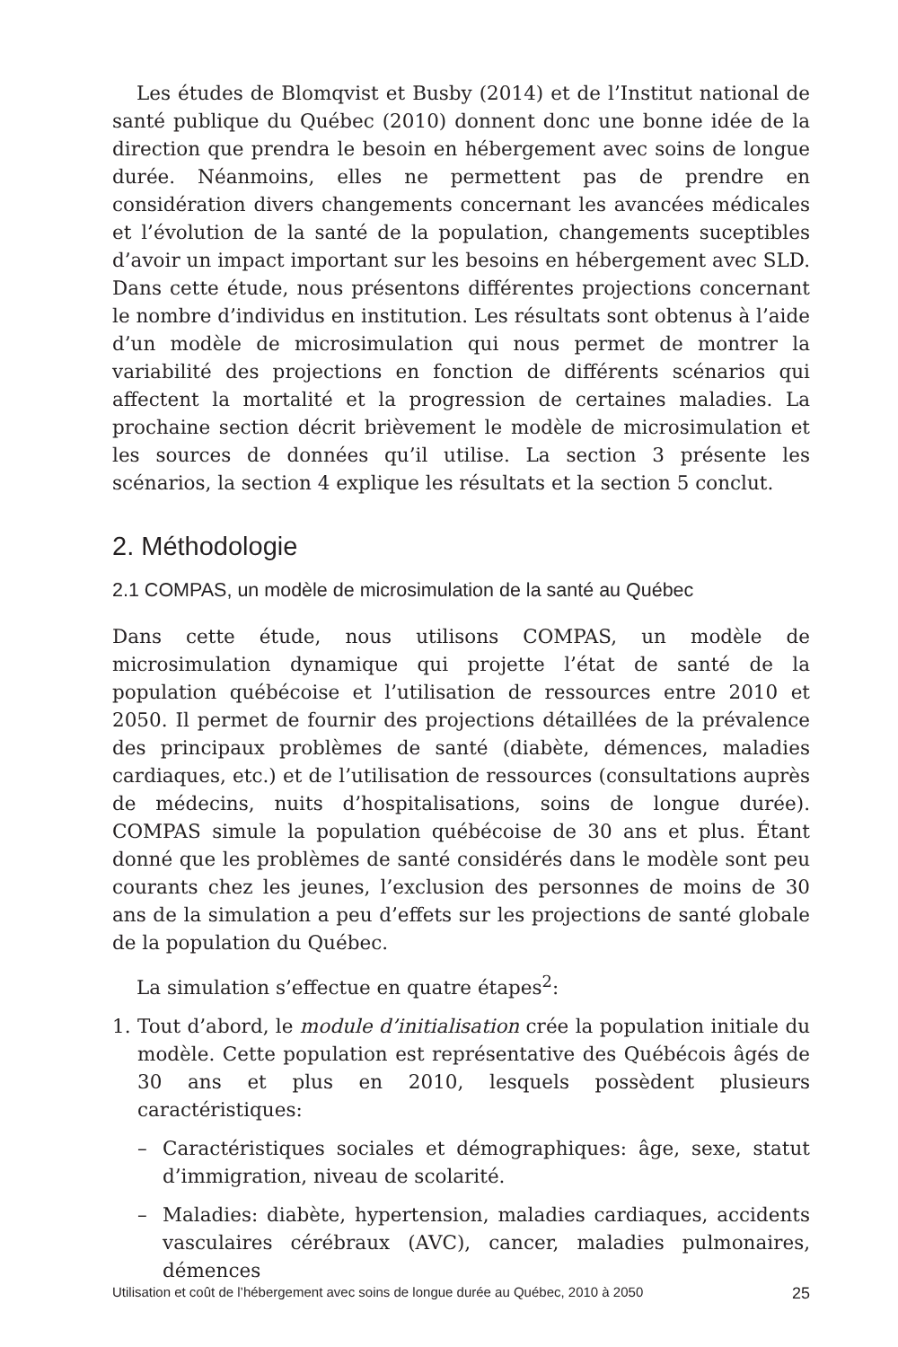Les études de Blomqvist et Busby (2014) et de l’Institut national de santé publique du Québec (2010) donnent donc une bonne idée de la direction que prendra le besoin en hébergement avec soins de longue durée. Néanmoins, elles ne permettent pas de prendre en considération divers changements concernant les avancées médicales et l’évolution de la santé de la population, changements suceptibles d’avoir un impact important sur les besoins en hébergement avec SLD. Dans cette étude, nous présentons différentes projections concernant le nombre d’individus en institution. Les résultats sont obtenus à l’aide d’un modèle de microsimulation qui nous permet de montrer la variabilité des projections en fonction de différents scénarios qui affectent la mortalité et la progression de certaines maladies. La prochaine section décrit brièvement le modèle de microsimulation et les sources de données qu’il utilise. La section 3 présente les scénarios, la section 4 explique les résultats et la section 5 conclut.
2. Méthodologie
2.1 COMPAS, un modèle de microsimulation de la santé au Québec
Dans cette étude, nous utilisons COMPAS, un modèle de microsimulation dynamique qui projette l’état de santé de la population québécoise et l’utilisation de ressources entre 2010 et 2050. Il permet de fournir des projections détaillées de la prévalence des principaux problèmes de santé (diabète, démences, maladies cardiaques, etc.) et de l’utilisation de ressources (consultations auprès de médecins, nuits d’hospitalisations, soins de longue durée). COMPAS simule la population québécoise de 30 ans et plus. Étant donné que les problèmes de santé considérés dans le modèle sont peu courants chez les jeunes, l’exclusion des personnes de moins de 30 ans de la simulation a peu d’effets sur les projections de santé globale de la population du Québec.
La simulation s’effectue en quatre étapes<sup>2</sup>:
1. Tout d’abord, le module d’initialisation crée la population initiale du modèle. Cette population est représentative des Québécois âgés de 30 ans et plus en 2010, lesquels possèdent plusieurs caractéristiques:
– Caractéristiques sociales et démographiques: âge, sexe, statut d’immigration, niveau de scolarité.
– Maladies: diabète, hypertension, maladies cardiaques, accidents vasculaires cérébraux (AVC), cancer, maladies pulmonaires, démences
Utilisation et coût de l’hébergement avec soins de longue durée au Québec, 2010 à 2050 25